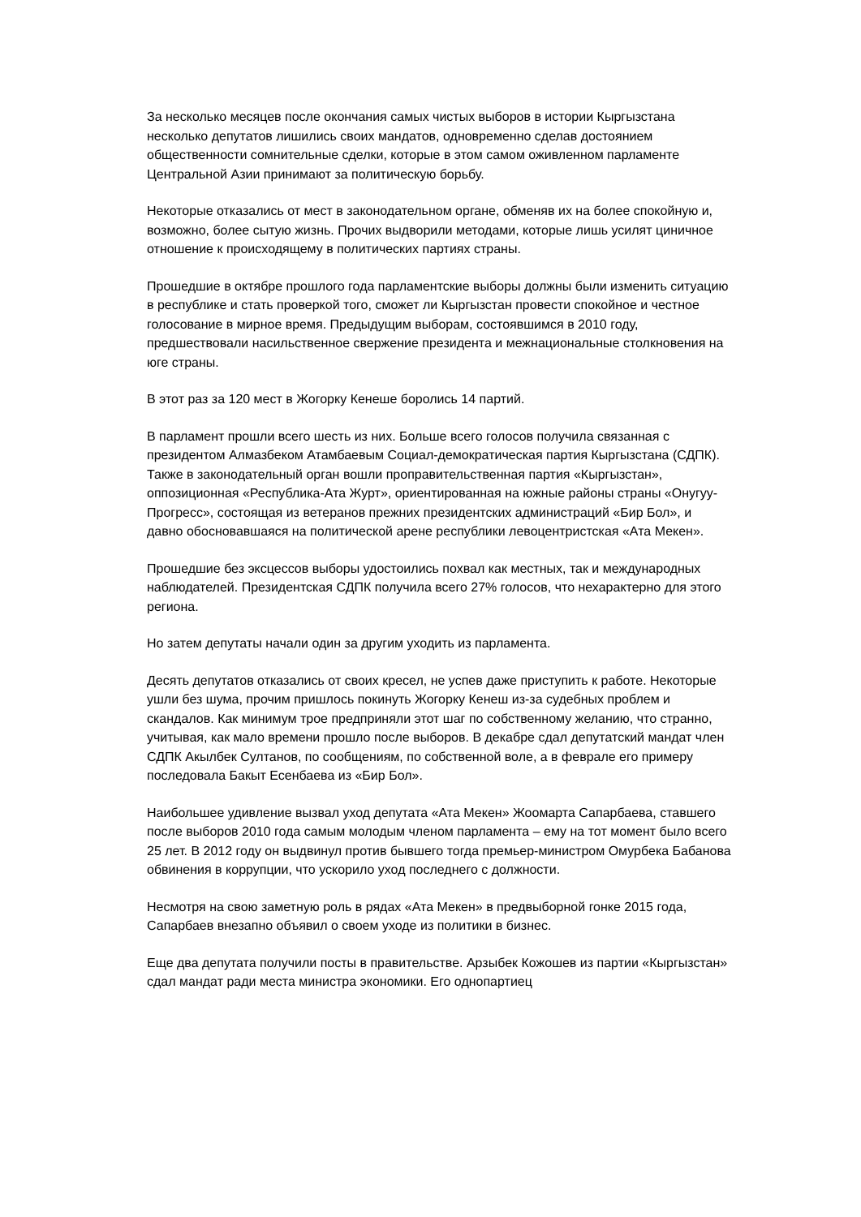За несколько месяцев после окончания самых чистых выборов в истории Кыргызстана несколько депутатов лишились своих мандатов, одновременно сделав достоянием общественности сомнительные сделки, которые в этом самом оживленном парламенте Центральной Азии принимают за политическую борьбу.
Некоторые отказались от мест в законодательном органе, обменяв их на более спокойную и, возможно, более сытую жизнь. Прочих выдворили методами, которые лишь усилят циничное отношение к происходящему в политических партиях страны.
Прошедшие в октябре прошлого года парламентские выборы должны были изменить ситуацию в республике и стать проверкой того, сможет ли Кыргызстан провести спокойное и честное голосование в мирное время. Предыдущим выборам, состоявшимся в 2010 году, предшествовали насильственное свержение президента и межнациональные столкновения на юге страны.
В этот раз за 120 мест в Жогорку Кенеше боролись 14 партий.
В парламент прошли всего шесть из них. Больше всего голосов получила связанная с президентом Алмазбеком Атамбаевым Социал-демократическая партия Кыргызстана (СДПК). Также в законодательный орган вошли проправительственная партия «Кыргызстан», оппозиционная «Республика-Ата Журт», ориентированная на южные районы страны «Онугуу-Прогресс», состоящая из ветеранов прежних президентских администраций «Бир Бол», и давно обосновавшаяся на политической арене республики левоцентристская «Ата Мекен».
Прошедшие без эксцессов выборы удостоились похвал как местных, так и международных наблюдателей. Президентская СДПК получила всего 27% голосов, что нехарактерно для этого региона.
Но затем депутаты начали один за другим уходить из парламента.
Десять депутатов отказались от своих кресел, не успев даже приступить к работе. Некоторые ушли без шума, прочим пришлось покинуть Жогорку Кенеш из-за судебных проблем и скандалов. Как минимум трое предприняли этот шаг по собственному желанию, что странно, учитывая, как мало времени прошло после выборов. В декабре сдал депутатский мандат член СДПК Акылбек Султанов, по сообщениям, по собственной воле, а в феврале его примеру последовала Бакыт Есенбаева из «Бир Бол».
Наибольшее удивление вызвал уход депутата «Ата Мекен» Жоомарта Сапарбаева, ставшего после выборов 2010 года самым молодым членом парламента – ему на тот момент было всего 25 лет. В 2012 году он выдвинул против бывшего тогда премьер-министром Омурбека Бабанова обвинения в коррупции, что ускорило уход последнего с должности.
Несмотря на свою заметную роль в рядах «Ата Мекен» в предвыборной гонке 2015 года, Сапарбаев внезапно объявил о своем уходе из политики в бизнес.
Еще два депутата получили посты в правительстве. Арзыбек Кожошев из партии «Кыргызстан» сдал мандат ради места министра экономики. Его однопартиец